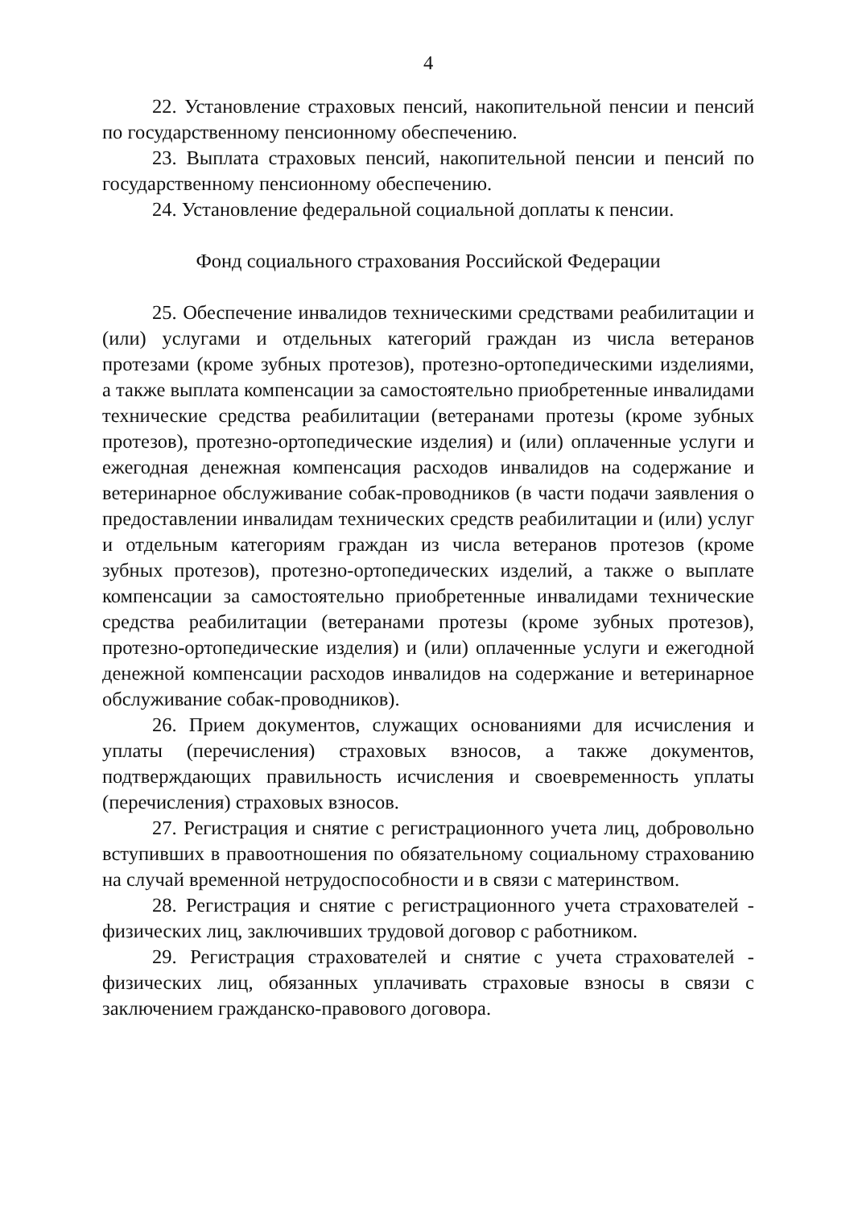4
22. Установление страховых пенсий, накопительной пенсии и пенсий по государственному пенсионному обеспечению.
23. Выплата страховых пенсий, накопительной пенсии и пенсий по государственному пенсионному обеспечению.
24. Установление федеральной социальной доплаты к пенсии.
Фонд социального страхования Российской Федерации
25. Обеспечение инвалидов техническими средствами реабилитации и (или) услугами и отдельных категорий граждан из числа ветеранов протезами (кроме зубных протезов), протезно-ортопедическими изделиями, а также выплата компенсации за самостоятельно приобретенные инвалидами технические средства реабилитации (ветеранами протезы (кроме зубных протезов), протезно-ортопедические изделия) и (или) оплаченные услуги и ежегодная денежная компенсация расходов инвалидов на содержание и ветеринарное обслуживание собак-проводников (в части подачи заявления о предоставлении инвалидам технических средств реабилитации и (или) услуг и отдельным категориям граждан из числа ветеранов протезов (кроме зубных протезов), протезно-ортопедических изделий, а также о выплате компенсации за самостоятельно приобретенные инвалидами технические средства реабилитации (ветеранами протезы (кроме зубных протезов), протезно-ортопедические изделия) и (или) оплаченные услуги и ежегодной денежной компенсации расходов инвалидов на содержание и ветеринарное обслуживание собак-проводников).
26. Прием документов, служащих основаниями для исчисления и уплаты (перечисления) страховых взносов, а также документов, подтверждающих правильность исчисления и своевременность уплаты (перечисления) страховых взносов.
27. Регистрация и снятие с регистрационного учета лиц, добровольно вступивших в правоотношения по обязательному социальному страхованию на случай временной нетрудоспособности и в связи с материнством.
28. Регистрация и снятие с регистрационного учета страхователей - физических лиц, заключивших трудовой договор с работником.
29. Регистрация страхователей и снятие с учета страхователей - физических лиц, обязанных уплачивать страховые взносы в связи с заключением гражданско-правового договора.